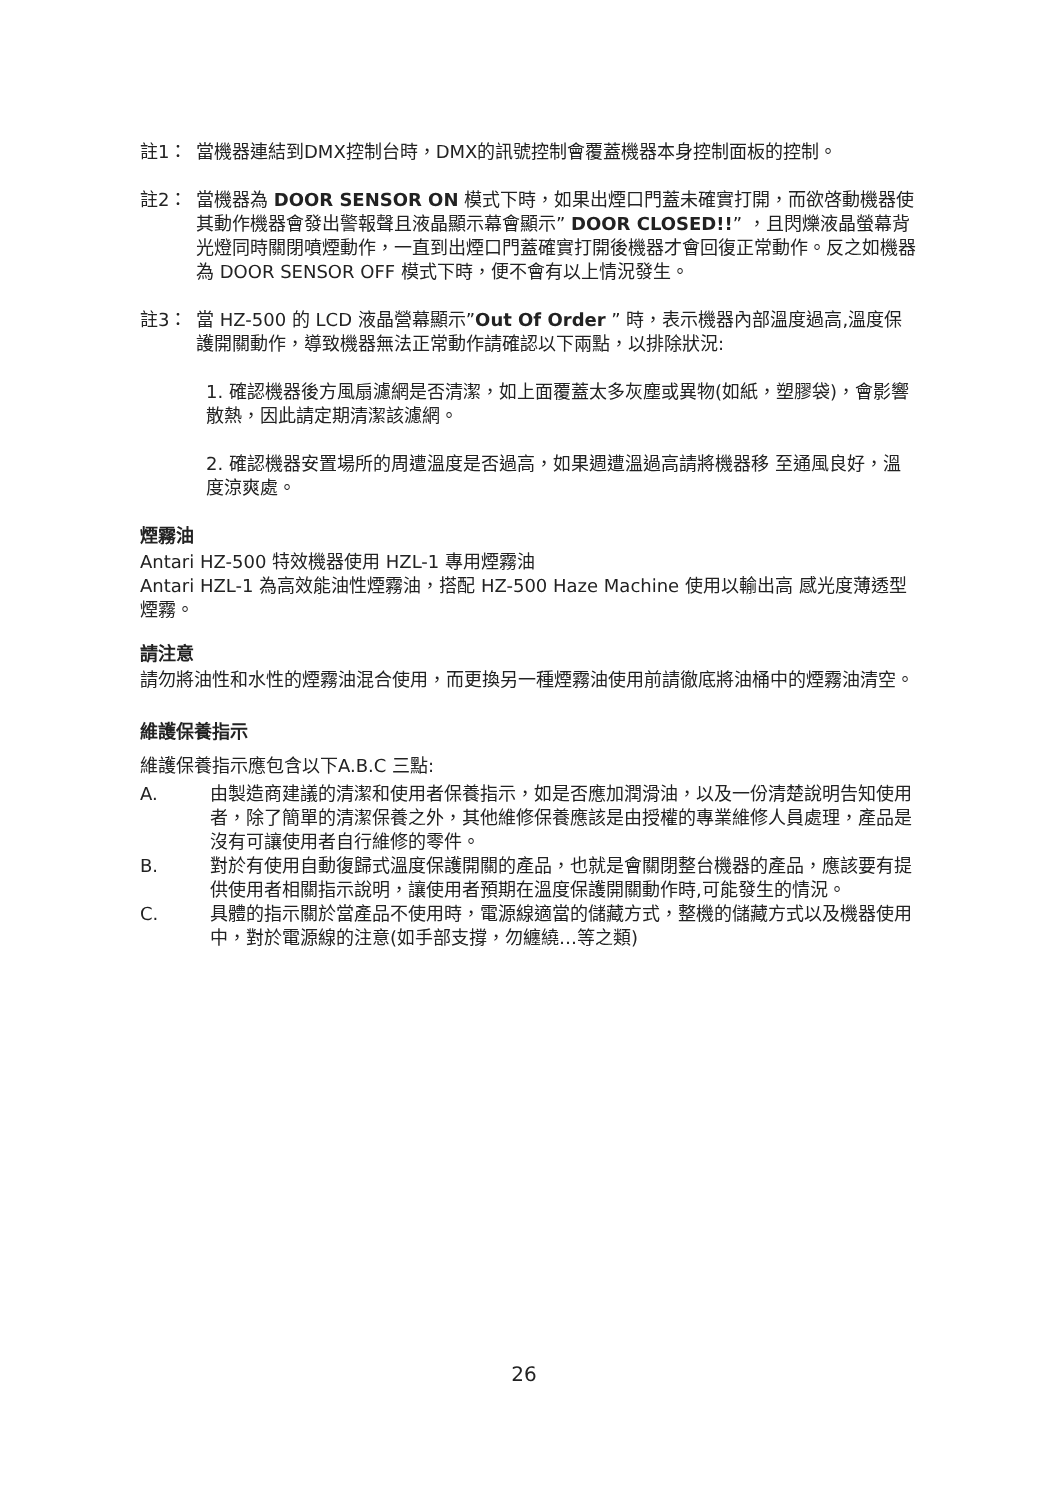註1： 當機器連結到DMX控制台時，DMX的訊號控制會覆蓋機器本身控制面板的控制。
註2： 當機器為 DOOR SENSOR ON 模式下時，如果出煙口門蓋未確實打開，而欲啓動機器使其動作機器會發出警報聲且液晶顯示幕會顯示” DOOR CLOSED!!” ，且閃爍液晶螢幕背光燈同時關閉噴煙動作，一直到出煙口門蓋確實打開後機器才會回復正常動作。反之如機器為 DOOR SENSOR OFF 模式下時，便不會有以上情況發生。
註3： 當 HZ-500 的 LCD 液晶營幕顯示”Out Of Order ” 時，表示機器內部溫度過高,溫度保護開關動作，導致機器無法正常動作請確認以下兩點，以排除狀況:
1. 確認機器後方風扇濾網是否清潔，如上面覆蓋太多灰塵或異物(如紙，塑膠袋)，會影響散熱，因此請定期清潔該濾網。
2. 確認機器安置場所的周遭溫度是否過高，如果週遭溫過高請將機器移 至通風良好，溫度涼爽處。
煙霧油
Antari HZ-500 特效機器使用 HZL-1 專用煙霧油
Antari HZL-1 為高效能油性煙霧油，搭配 HZ-500 Haze Machine 使用以輸出高 感光度薄透型煙霧。
請注意
請勿將油性和水性的煙霧油混合使用，而更換另一種煙霧油使用前請徹底將油桶中的煙霧油清空。
維護保養指示
維護保養指示應包含以下A.B.C 三點:
A. 由製造商建議的清潔和使用者保養指示，如是否應加潤滑油，以及一份清楚說明告知使用者，除了簡單的清潔保養之外，其他維修保養應該是由授權的專業維修人員處理，產品是沒有可讓使用者自行維修的零件。
B. 對於有使用自動復歸式溫度保護開關的產品，也就是會關閉整台機器的產品，應該要有提供使用者相關指示說明，讓使用者預期在溫度保護開關動作時,可能發生的情況。
C. 具體的指示關於當產品不使用時，電源線適當的儲藏方式，整機的儲藏方式以及機器使用中，對於電源線的注意(如手部支撐，勿纏繞…等之類)
26